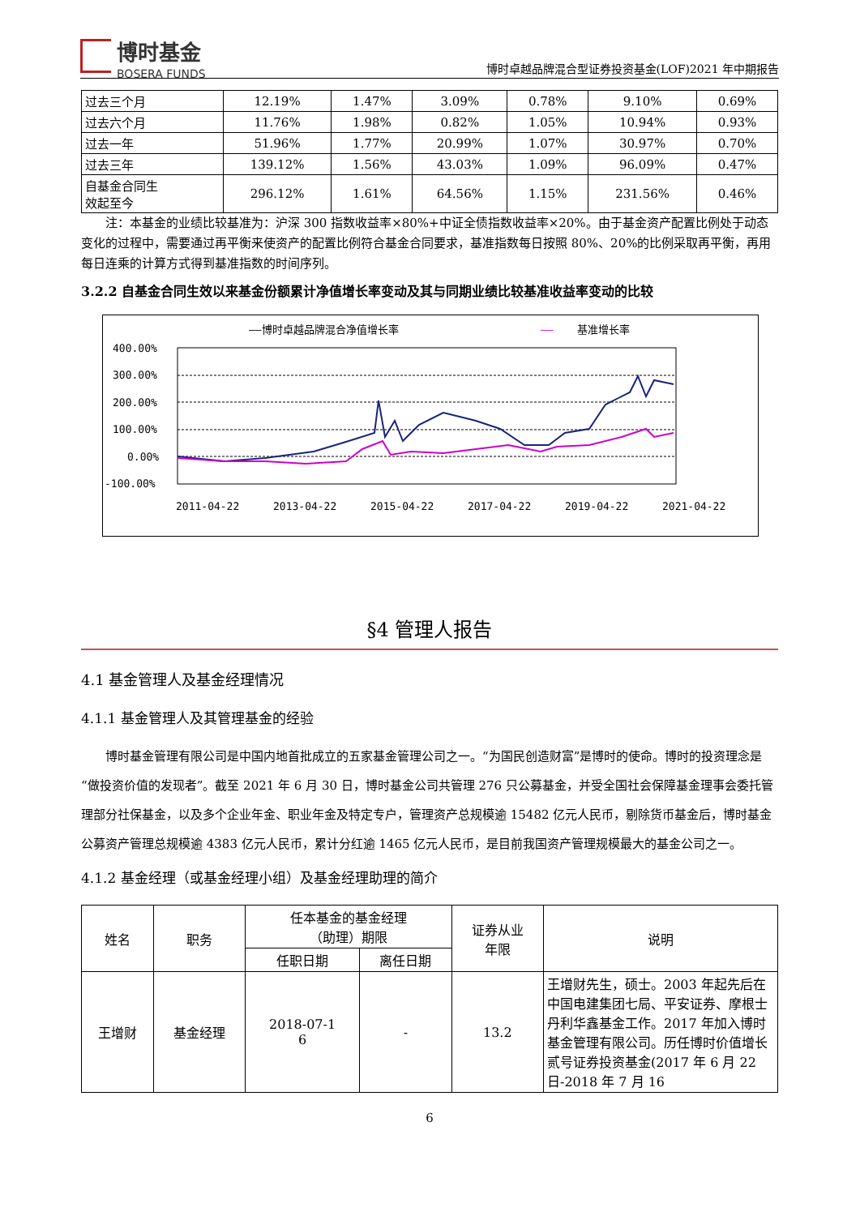博时基金
BOSERA FUNDS
博时卓越品牌混合型证券投资基金(LOF)2021 年中期报告
| 过去三个月 | 12.19% | 1.47% | 3.09% | 0.78% | 9.10% | 0.69% |
| 过去六个月 | 11.76% | 1.98% | 0.82% | 1.05% | 10.94% | 0.93% |
| 过去一年 | 51.96% | 1.77% | 20.99% | 1.07% | 30.97% | 0.70% |
| 过去三年 | 139.12% | 1.56% | 43.03% | 1.09% | 96.09% | 0.47% |
| 自基金合同生 效起至今 | 296.12% | 1.61% | 64.56% | 1.15% | 231.56% | 0.46% |
注：本基金的业绩比较基准为：沪深 300 指数收益率×80%+中证全债指数收益率×20%。由于基金资产配置比例处于动态变化的过程中，需要通过再平衡来使资产的配置比例符合基金合同要求，基准指数每日按照 80%、20%的比例采取再平衡，再用每日连乘的计算方式得到基准指数的时间序列。
3.2.2 自基金合同生效以来基金份额累计净值增长率变动及其与同期业绩比较基准收益率变动的比较
——博时卓越品牌混合净值增长率
——
基准增长率
400.00%
300.00%
200.00%
100.00%
0.00%
-100.00%
2011-04-22
2013-04-22
2015-04-22
2017-04-22
2019-04-22
2021-04-22
§4 管理人报告
4.1 基金管理人及基金经理情况
4.1.1 基金管理人及其管理基金的经验
博时基金管理有限公司是中国内地首批成立的五家基金管理公司之一。“为国民创造财富”是博时的使命。博时的投资理念是“做投资价值的发现者”。截至 2021 年 6 月 30 日，博时基金公司共管理 276 只公募基金，并受全国社会保障基金理事会委托管理部分社保基金，以及多个企业年金、职业年金及特定专户，管理资产总规模逾 15482 亿元人民币，剔除货币基金后，博时基金公募资产管理总规模逾 4383 亿元人民币，累计分红逾 1465 亿元人民币，是目前我国资产管理规模最大的基金公司之一。
4.1.2 基金经理（或基金经理小组）及基金经理助理的简介
| 姓名 | 职务 | 任本基金的基金经理 （助理）期限 | | 证券从业 年限 | 说明 |
| --- | --- | --- | --- | --- | --- |
| | | 任职日期 | 离任日期 | | |
| 王增财 | 基金经理 | 2018-07-1 6 | - | 13.2 | 王增财先生，硕士。2003 年起先后在中国电建集团七局、平安证券、摩根士丹利华鑫基金工作。2017 年加入博时基金管理有限公司。历任博时价值增长贰号证券投资基金(2017 年 6 月 22 日-2018 年 7 月 16 |
6